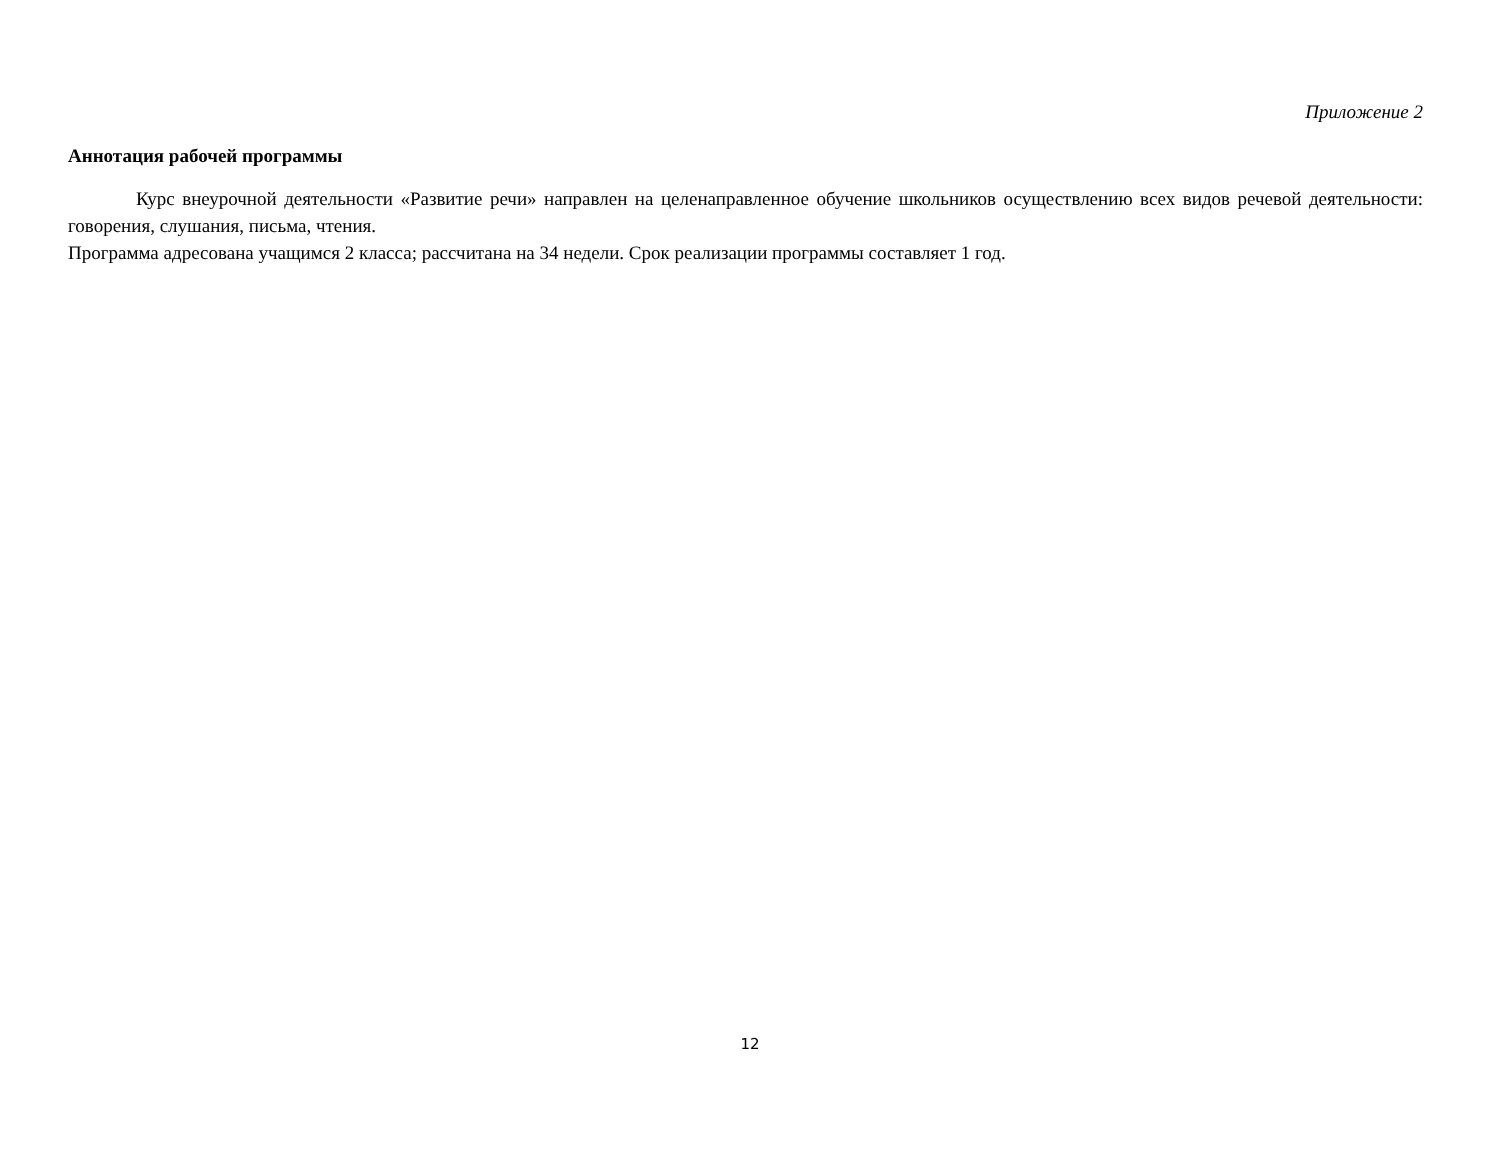Приложение 2
Аннотация рабочей программы
Курс внеурочной деятельности «Развитие речи» направлен на целенаправленное обучение школьников осуществлению всех видов речевой деятельности: говорения, слушания, письма, чтения.
Программа адресована учащимся 2 класса; рассчитана на 34 недели. Срок реализации программы составляет 1 год.
12